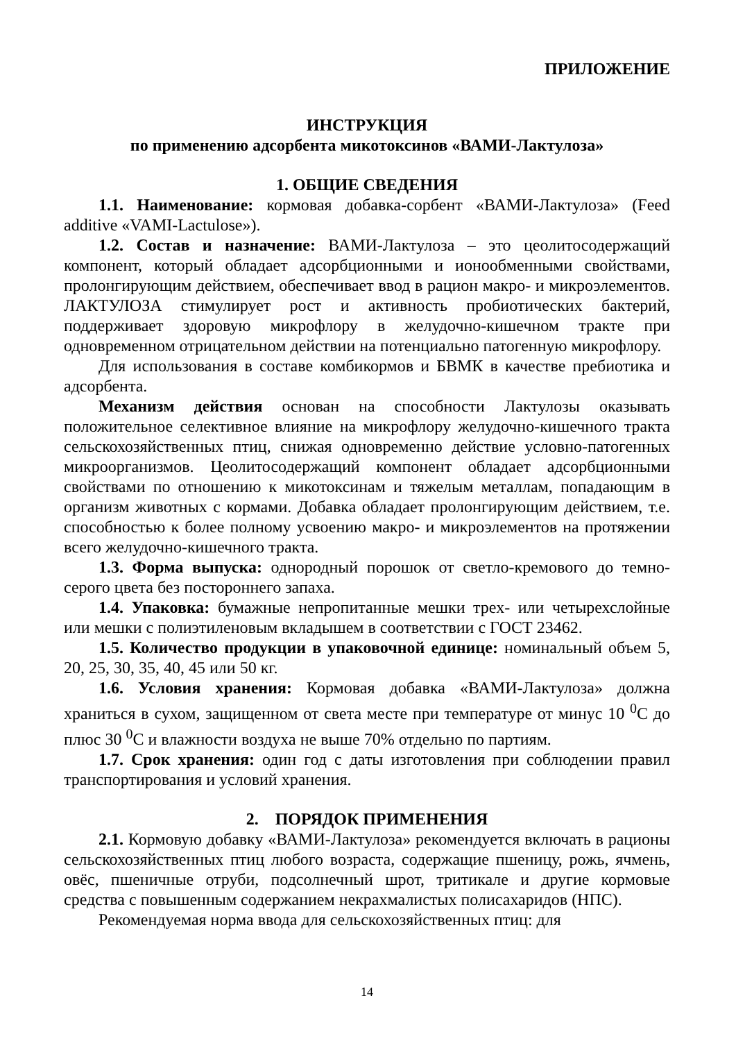ПРИЛОЖЕНИЕ
ИНСТРУКЦИЯ
по применению адсорбента микотоксинов «ВАМИ-Лактулоза»
1. ОБЩИЕ СВЕДЕНИЯ
1.1. Наименование: кормовая добавка-сорбент «ВАМИ-Лактулоза» (Feed additive «VAMI-Lactulose»).
1.2. Состав и назначение: ВАМИ-Лактулоза – это цеолитосодержащий компонент, который обладает адсорбционными и ионообменными свойствами, пролонгирующим действием, обеспечивает ввод в рацион макро- и микроэлементов. ЛАКТУЛОЗА стимулирует рост и активность пробиотических бактерий, поддерживает здоровую микрофлору в желудочно-кишечном тракте при одновременном отрицательном действии на потенциально патогенную микрофлору.
Для использования в составе комбикормов и БВМК в качестве пребиотика и адсорбента.
Механизм действия основан на способности Лактулозы оказывать положительное селективное влияние на микрофлору желудочно-кишечного тракта сельскохозяйственных птиц, снижая одновременно действие условно-патогенных микроорганизмов. Цеолитосодержащий компонент обладает адсорбционными свойствами по отношению к микотоксинам и тяжелым металлам, попадающим в организм животных с кормами. Добавка обладает пролонгирующим действием, т.е. способностью к более полному усвоению макро- и микроэлементов на протяжении всего желудочно-кишечного тракта.
1.3. Форма выпуска: однородный порошок от светло-кремового до темно-серого цвета без постороннего запаха.
1.4. Упаковка: бумажные непропитанные мешки трех- или четырехслойные или мешки с полиэтиленовым вкладышем в соответствии с ГОСТ 23462.
1.5. Количество продукции в упаковочной единице: номинальный объем 5, 20, 25, 30, 35, 40, 45 или 50 кг.
1.6. Условия хранения: Кормовая добавка «ВАМИ-Лактулоза» должна храниться в сухом, защищенном от света месте при температуре от минус 10 <sup>0</sup>С до плюс 30 <sup>0</sup>С и влажности воздуха не выше 70% отдельно по партиям.
1.7. Срок хранения: один год с даты изготовления при соблюдении правил транспортирования и условий хранения.
2. ПОРЯДОК ПРИМЕНЕНИЯ
2.1. Кормовую добавку «ВАМИ-Лактулоза» рекомендуется включать в рационы сельскохозяйственных птиц любого возраста, содержащие пшеницу, рожь, ячмень, овёс, пшеничные отруби, подсолнечный шрот, тритикале и другие кормовые средства с повышенным содержанием некрахмалистых полисахаридов (НПС).
Рекомендуемая норма ввода для сельскохозяйственных птиц: для
14